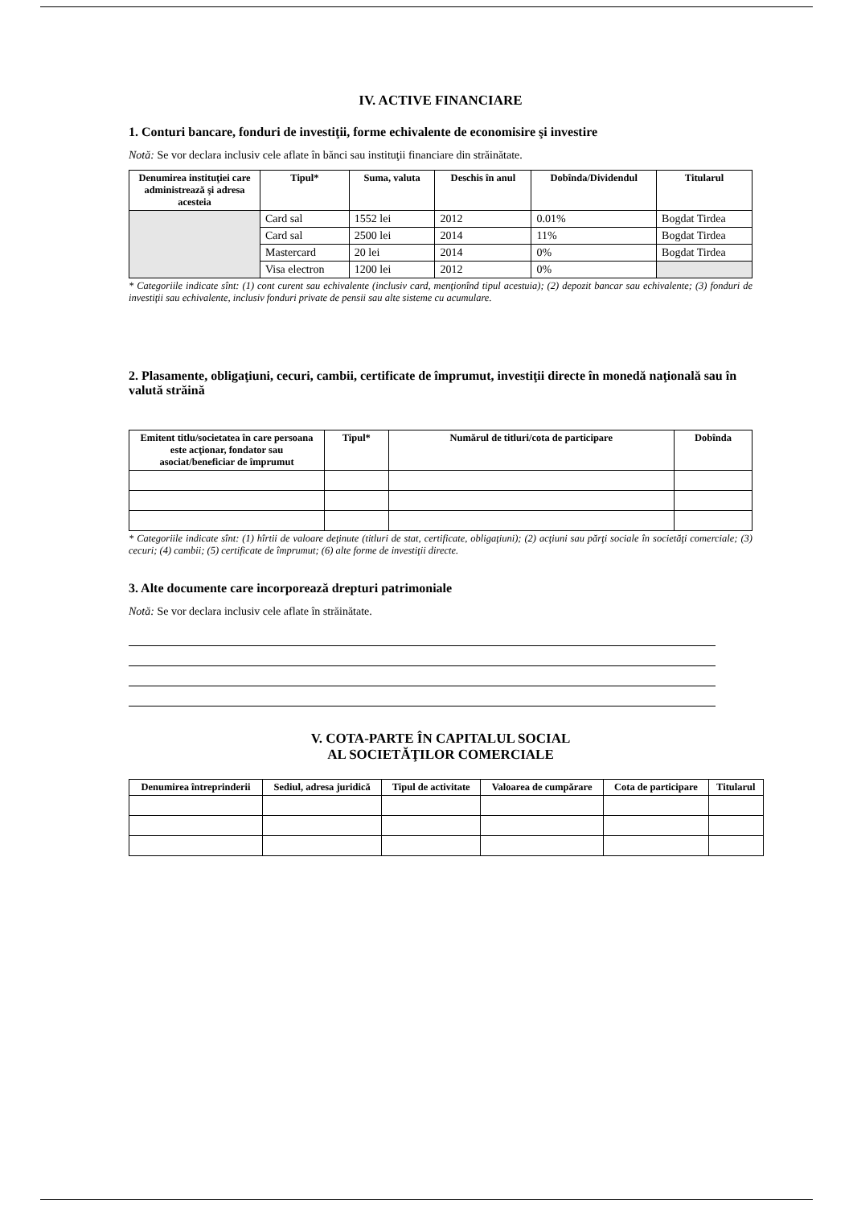IV. ACTIVE FINANCIARE
1. Conturi bancare, fonduri de investiţii, forme echivalente de economisire şi investire
Notă: Se vor declara inclusiv cele aflate în bănci sau instituţii financiare din străinătate.
| Denumirea instituţiei care administrează şi adresa acesteia | Tipul* | Suma, valuta | Deschis în anul | Dobînda/Dividendul | Titularul |
| --- | --- | --- | --- | --- | --- |
| | Card sal | 1552 lei | 2012 | 0.01% | Bogdat Tirdea |
| | Card sal | 2500 lei | 2014 | 11% | Bogdat Tirdea |
| | Mastercard | 20 lei | 2014 | 0% | Bogdat Tirdea |
| | Visa electron | 1200 lei | 2012 | 0% | |
* Categoriile indicate sînt: (1) cont curent sau echivalente (inclusiv card, menţionînd tipul acestuia); (2) depozit bancar sau echivalente; (3) fonduri de investiţii sau echivalente, inclusiv fonduri private de pensii sau alte sisteme cu acumulare.
2. Plasamente, obligaţiuni, cecuri, cambii, certificate de împrumut, investiţii directe în monedă naţională sau în valută străină
| Emitent titlu/societatea în care persoana este acţionar, fondator sau asociat/beneficiar de împrumut | Tipul* | Numărul de titluri/cota de participare | Dobînda |
| --- | --- | --- | --- |
* Categoriile indicate sînt: (1) hîrtii de valoare deţinute (titluri de stat, certificate, obligaţiuni); (2) acţiuni sau părţi sociale în societăţi comerciale; (3) cecuri; (4) cambii; (5) certificate de împrumut; (6) alte forme de investiţii directe.
3. Alte documente care incorporează drepturi patrimoniale
Notă: Se vor declara inclusiv cele aflate în străinătate.
V. COTA-PARTE ÎN CAPITALUL SOCIAL
AL SOCIETĂŢILOR COMERCIALE
| Denumirea întreprinderii | Sediul, adresa juridică | Tipul de activitate | Valoarea de cumpărare | Cota de participare | Titularul |
| --- | --- | --- | --- | --- | --- |